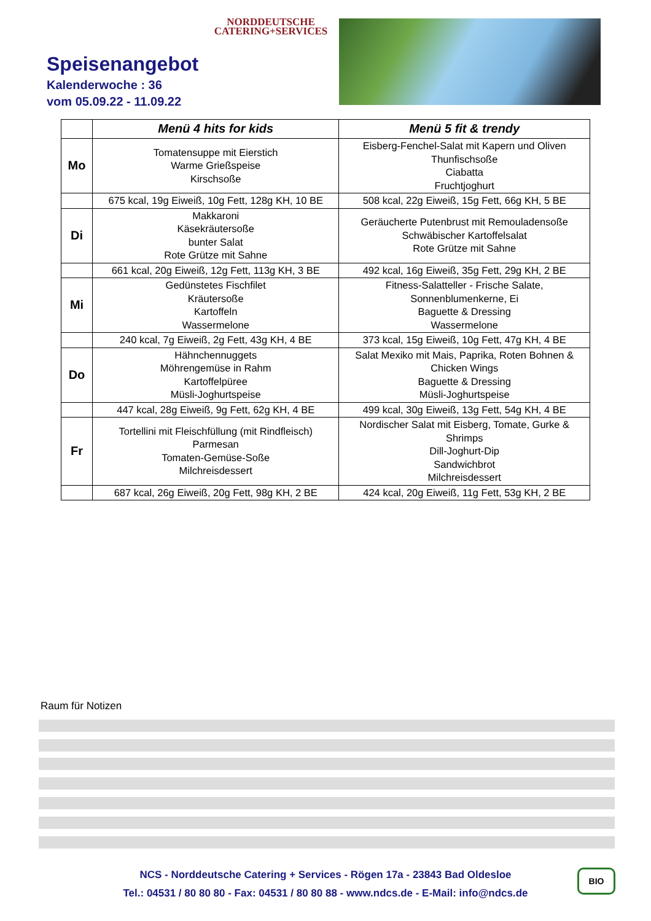Speisenangebot
Kalenderwoche : 36
vom 05.09.22 - 11.09.22
NORDDEUTSCHE
CATERING+SERVICES
| | Menü 4 hits for kids | Menü 5 fit & trendy |
| --- | --- | --- |
| Mo | Tomatensuppe mit Eierstich Warme Grießspeise Kirschsoße | Eisberg-Fenchel-Salat mit Kapern und Oliven Thunfischsoße Ciabatta Fruchtjoghurt |
| | 675 kcal, 19g Eiweiß, 10g Fett, 128g KH, 10 BE | 508 kcal, 22g Eiweiß, 15g Fett, 66g KH, 5 BE |
| Di | Makkaroni Käsekräutersoße bunter Salat Rote Grütze mit Sahne | Geräucherte Putenbrust mit Remouladensoße Schwäbischer Kartoffelsalat Rote Grütze mit Sahne |
| | 661 kcal, 20g Eiweiß, 12g Fett, 113g KH, 3 BE | 492 kcal, 16g Eiweiß, 35g Fett, 29g KH, 2 BE |
| Mi | Gedünstetes Fischfilet Kräutersoße Kartoffeln Wassermelone | Fitness-Salatteller - Frische Salate, Sonnenblumenkerne, Ei Baguette & Dressing Wassermelone |
| | 240 kcal, 7g Eiweiß, 2g Fett, 43g KH, 4 BE | 373 kcal, 15g Eiweiß, 10g Fett, 47g KH, 4 BE |
| Do | Hähnchennuggets Möhrengemüse in Rahm Kartoffelpüree Müsli-Joghurtspeise | Salat Mexiko mit Mais, Paprika, Roten Bohnen & Chicken Wings Baguette & Dressing Müsli-Joghurtspeise |
| | 447 kcal, 28g Eiweiß, 9g Fett, 62g KH, 4 BE | 499 kcal, 30g Eiweiß, 13g Fett, 54g KH, 4 BE |
| Fr | Tortellini mit Fleischfüllung (mit Rindfleisch) Parmesan Tomaten-Gemüse-Soße Milchreisdessert | Nordischer Salat mit Eisberg, Tomate, Gurke & Shrimps Dill-Joghurt-Dip Sandwichbrot Milchreisdessert |
| | 687 kcal, 26g Eiweiß, 20g Fett, 98g KH, 2 BE | 424 kcal, 20g Eiweiß, 11g Fett, 53g KH, 2 BE |
Raum für Notizen
NCS - Norddeutsche Catering + Services - Rögen 17a - 23843 Bad Oldesloe
Tel.: 04531 / 80 80 80 - Fax: 04531 / 80 80 88 - www.ndcs.de - E-Mail: info@ndcs.de
BIO